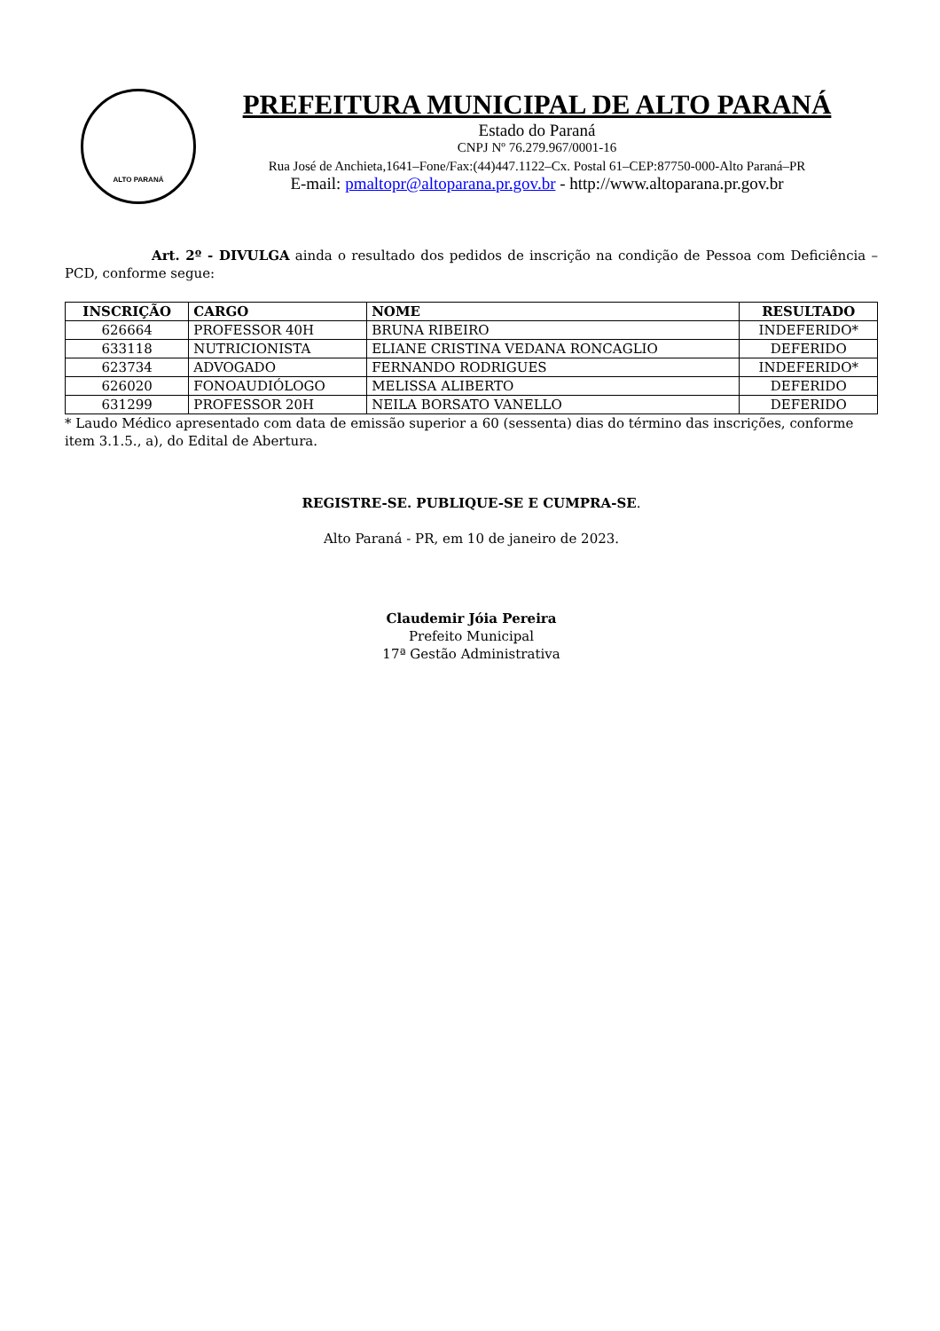ALTO PARANÁ
PREFEITURA MUNICIPAL DE ALTO PARANÁ
Estado do Paraná
CNPJ Nº 76.279.967/0001-16
Rua José de Anchieta,1641–Fone/Fax:(44)447.1122–Cx. Postal 61–CEP:87750-000-Alto Paraná–PR
E-mail: pmaltopr@altoparana.pr.gov.br - http://www.altoparana.pr.gov.br
Art. 2º - DIVULGA ainda o resultado dos pedidos de inscrição na condição de Pessoa com Deficiência – PCD, conforme segue:
| INSCRIÇÃO | CARGO | NOME | RESULTADO |
| --- | --- | --- | --- |
| 626664 | PROFESSOR 40H | BRUNA RIBEIRO | INDEFERIDO* |
| 633118 | NUTRICIONISTA | ELIANE CRISTINA VEDANA RONCAGLIO | DEFERIDO |
| 623734 | ADVOGADO | FERNANDO RODRIGUES | INDEFERIDO* |
| 626020 | FONOAUDIÓLOGO | MELISSA ALIBERTO | DEFERIDO |
| 631299 | PROFESSOR 20H | NEILA BORSATO VANELLO | DEFERIDO |
* Laudo Médico apresentado com data de emissão superior a 60 (sessenta) dias do término das inscrições, conforme item 3.1.5., a), do Edital de Abertura.
REGISTRE-SE. PUBLIQUE-SE E CUMPRA-SE.
Alto Paraná - PR, em 10 de janeiro de 2023.
Claudemir Jóia Pereira
Prefeito Municipal
17ª Gestão Administrativa